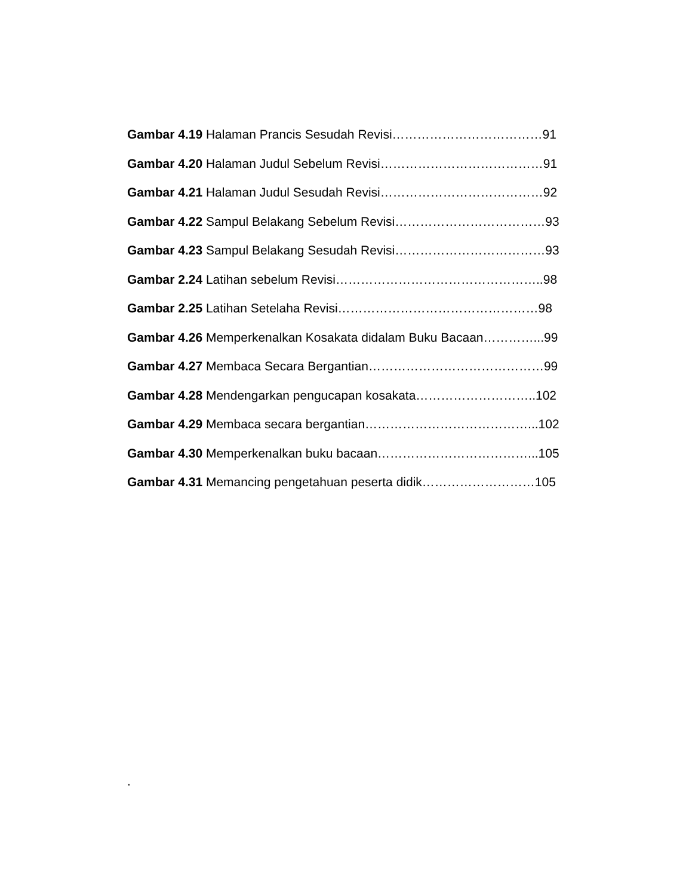Gambar 4.19 Halaman Prancis Sesudah Revisi………………………………91
Gambar 4.20 Halaman Judul Sebelum Revisi…………………………………91
Gambar 4.21 Halaman Judul Sesudah Revisi…………………………………92
Gambar 4.22 Sampul Belakang Sebelum Revisi………………………………93
Gambar 4.23 Sampul Belakang Sesudah Revisi………………………………93
Gambar 2.24 Latihan sebelum Revisi…………………………………………..98
Gambar 2.25 Latihan Setelaha Revisi…………………………………………98
Gambar 4.26 Memperkenalkan Kosakata didalam Buku Bacaan…………...99
Gambar 4.27 Membaca Secara Bergantian……………………………………99
Gambar 4.28 Mendengarkan pengucapan kosakata………………………..102
Gambar 4.29 Membaca secara bergantian…………………………………...102
Gambar 4.30 Memperkenalkan buku bacaan………………………………...105
Gambar 4.31 Memancing pengetahuan peserta didik………………………105
.